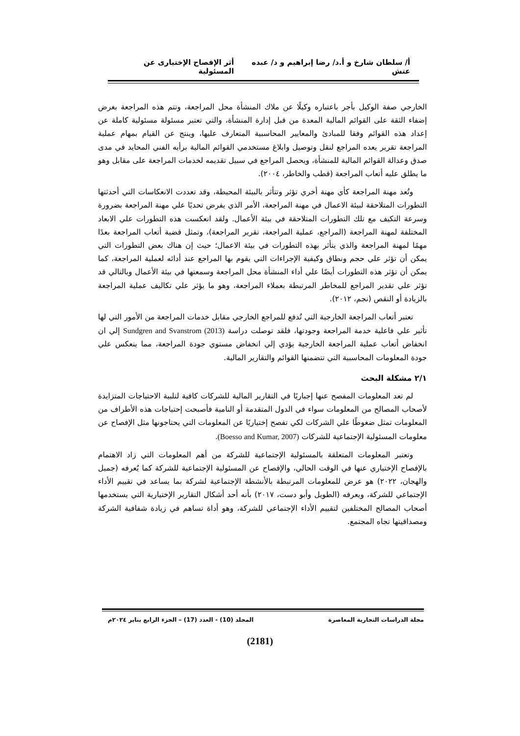أ/ سلطان شارخ و أ.د/ رضا إبراهيم و د/ عبده عتش أثر الإفصاح الإختيارى عن المسئولية
الخارجي صفة الوكيل بأجر باعتباره وكيلًا عن ملاك المنشأة محل المراجعة، وتتم هذه المراجعة بغرض إضفاء الثقة على القوائم المالية المعدة من قبل إدارة المنشأة، والتي تعتبر مسئولة مسئولية كاملة عن إعداد هذه القوائم وفقا للمبادئ والمعايير المحاسبية المتعارف عليها، وينتج عن القيام بمهام عملية المراجعة تقرير يعده المراجع لنقل وتوصيل وابلاغ مستخدمي القوائم المالية برأيه الفني المحايد في مدى صدق وعدالة القوائم المالية للمنشأة، ويحصل المراجع في سبيل تقديمه لخدمات المراجعة على مقابل وهو ما يطلق عليه أتعاب المراجعة (قطب والخاطر، ٢٠٠٤).
وتُعد مهنة المراجعة كأي مهنة أخري تؤثر وتتأثر بالبيئة المحيطة، وقد تعددت الانعكاسات التي أحدثتها التطورات المتلاحقة لبيئة الاعمال في مهنة المراجعة، الأمر الذي يفرض تحديًا علي مهنة المراجعة بضرورة وسرعة التكيف مع تلك التطورات المتلاحقة في بيئة الأعمال. ولقد انعكست هذه التطورات علي الابعاد المختلفة لمهنة المراجعة (المراجع، عملية المراجعة، تقرير المراجعة)، وتمثل قضية أتعاب المراجعة بعدًا مهمًا لمهنة المراجعة والذي يتأثر بهذه التطورات في بيئة الاعمال؛ حيث إن هناك بعض التطورات التي يمكن أن تؤثر علي حجم ونطاق وكيفية الإجراءات التي يقوم بها المراجع عند أدائه لعملية المراجعة، كما يمكن أن تؤثر هذه التطورات أيضًا علي أداء المنشأة محل المراجعة وسمعتها في بيئة الأعمال وبالتالي قد تؤثر علي تقدير المراجع للمخاطر المرتبطة بعملاء المراجعة، وهو ما يؤثر علي تكاليف عملية المراجعة بالزيادة أو النقص (نجم، ٢٠١٢).
تعتبر أتعاب المراجعة الخارجية التي تُدفع للمراجع الخارجي مقابل خدمات المراجعة من الأمور التي لها تأثير علي فاعلية خدمة المراجعة وجودتها، فلقد توصلت دراسة (Sundgren and Svanstrom (2013 إلي ان انخفاض أتعاب عملية المراجعة الخارجية يؤدي إلي انخفاض مستوي جودة المراجعة، مما ينعكس علي جودة المعلومات المحاسبية التي تتضمنها القوائم والتقارير المالية.
٢/١ مشكلة البحث
لم تعد المعلومات المفصح عنها إجباريًا في التقارير المالية للشركات كافية لتلبية الاحتياجات المتزايدة لأصحاب المصالح من المعلومات سواء في الدول المتقدمة أو النامية فأصبحت إحتياجات هذه الأطراف من المعلومات تمثل ضغوطًا علي الشركات لكي تفصح إختياريًا عن المعلومات التي يحتاجونها مثل الإفصاح عن معلومات المسئولية الإجتماعية للشركات (Boesso and Kumar, 2007).
وتعتبر المعلومات المتعلقة بالمسئولية الإجتماعية للشركة من أهم المعلومات التي زاد الاهتمام بالإفصاح الإختياري عنها في الوقت الحالي، والإفصاح عن المسئولية الإجتماعية للشركة كما يُعرفه (جميل والهجان، ٢٠٢٢) هو عرض للمعلومات المرتبطة بالأنشطة الإجتماعية لشركة بما يساعد في تقييم الأداء الإجتماعي للشركة، ويعرفه (الطويل وأبو دست، ٢٠١٧) بأنه أحد أشكال التقارير الإختيارية التي يستخدمها أصحاب المصالح المختلفين لتقييم الأداء الإجتماعي للشركة، وهو أداة تساهم في زيادة شفافية الشركة ومصداقيتها تجاه المجتمع.
مجلة الدراسات التجارية المعاصرة المجلد (10) - العدد (17) – الجزء الرابع يناير ٢٠٢٤م
(2181)